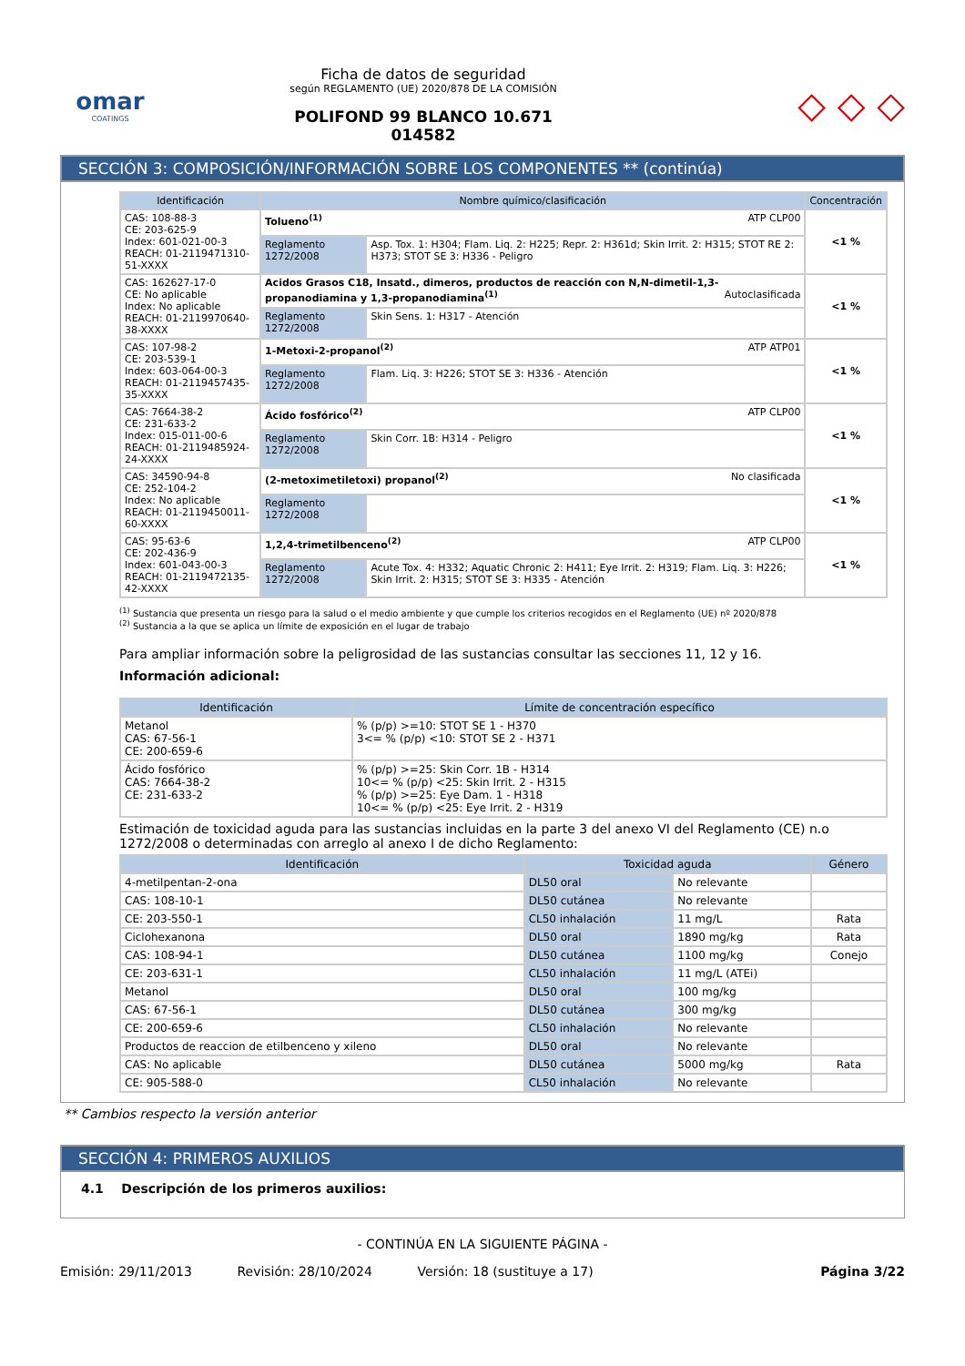omar
COATINGS
Ficha de datos de seguridad
según REGLAMENTO (UE) 2020/878 DE LA COMISIÓN
POLIFOND 99 BLANCO 10.671
014582
◇ ◇ ◇
SECCIÓN 3: COMPOSICIÓN/INFORMACIÓN SOBRE LOS COMPONENTES ** (continúa)
| Identificación | Nombre químico/clasificación | | Concentración |
| --- | --- | --- | --- |
| CAS: 108-88-3 CE: 203-625-9 Index: 601-021-00-3 REACH: 01-2119471310-51-XXXX | Tolueno<sup>(1)</sup> ATP CLP00 | | <1 % |
| | Reglamento 1272/2008 | Asp. Tox. 1: H304; Flam. Liq. 2: H225; Repr. 2: H361d; Skin Irrit. 2: H315; STOT RE 2: H373; STOT SE 3: H336 - Peligro | |
| CAS: 162627-17-0 CE: No aplicable Index: No aplicable REACH: 01-2119970640-38-XXXX | Acidos Grasos C18, Insatd., dimeros, productos de reacción con N,N-dimetil-1,3-propanodiamina y 1,3-propanodiamina<sup>(1)</sup> Autoclasificada | | <1 % |
| | Reglamento 1272/2008 | Skin Sens. 1: H317 - Atención | |
| CAS: 107-98-2 CE: 203-539-1 Index: 603-064-00-3 REACH: 01-2119457435-35-XXXX | 1-Metoxi-2-propanol<sup>(2)</sup> ATP ATP01 | | <1 % |
| | Reglamento 1272/2008 | Flam. Liq. 3: H226; STOT SE 3: H336 - Atención | |
| CAS: 7664-38-2 CE: 231-633-2 Index: 015-011-00-6 REACH: 01-2119485924-24-XXXX | Ácido fosfórico<sup>(2)</sup> ATP CLP00 | | <1 % |
| | Reglamento 1272/2008 | Skin Corr. 1B: H314 - Peligro | |
| CAS: 34590-94-8 CE: 252-104-2 Index: No aplicable REACH: 01-2119450011-60-XXXX | (2-metoximetiletoxi) propanol<sup>(2)</sup> No clasificada | | <1 % |
| | Reglamento 1272/2008 | | |
| CAS: 95-63-6 CE: 202-436-9 Index: 601-043-00-3 REACH: 01-2119472135-42-XXXX | 1,2,4-trimetilbenceno<sup>(2)</sup> ATP CLP00 | | <1 % |
| | Reglamento 1272/2008 | Acute Tox. 4: H332; Aquatic Chronic 2: H411; Eye Irrit. 2: H319; Flam. Liq. 3: H226; Skin Irrit. 2: H315; STOT SE 3: H335 - Atención | |
<sup>(1)</sup> Sustancia que presenta un riesgo para la salud o el medio ambiente y que cumple los criterios recogidos en el Reglamento (UE) nº 2020/878
<sup>(2)</sup> Sustancia a la que se aplica un límite de exposición en el lugar de trabajo
Para ampliar información sobre la peligrosidad de las sustancias consultar las secciones 11, 12 y 16.
Información adicional:
| Identificación | Límite de concentración específico |
| --- | --- |
| Metanol CAS: 67-56-1 CE: 200-659-6 | % (p/p) >=10: STOT SE 1 - H370 3<= % (p/p) <10: STOT SE 2 - H371 |
| Ácido fosfórico CAS: 7664-38-2 CE: 231-633-2 | % (p/p) >=25: Skin Corr. 1B - H314 10<= % (p/p) <25: Skin Irrit. 2 - H315 % (p/p) >=25: Eye Dam. 1 - H318 10<= % (p/p) <25: Eye Irrit. 2 - H319 |
Estimación de toxicidad aguda para las sustancias incluidas en la parte 3 del anexo VI del Reglamento (CE) n.o 1272/2008 o determinadas con arreglo al anexo I de dicho Reglamento:
| Identificación | Toxicidad aguda | | Género |
| --- | --- | --- | --- |
| 4-metilpentan-2-ona | DL50 oral | No relevante | |
| CAS: 108-10-1 | DL50 cutánea | No relevante | |
| CE: 203-550-1 | CL50 inhalación | 11 mg/L | Rata |
| Ciclohexanona | DL50 oral | 1890 mg/kg | Rata |
| CAS: 108-94-1 | DL50 cutánea | 1100 mg/kg | Conejo |
| CE: 203-631-1 | CL50 inhalación | 11 mg/L (ATEi) | |
| Metanol | DL50 oral | 100 mg/kg | |
| CAS: 67-56-1 | DL50 cutánea | 300 mg/kg | |
| CE: 200-659-6 | CL50 inhalación | No relevante | |
| Productos de reaccion de etilbenceno y xileno | DL50 oral | No relevante | |
| CAS: No aplicable | DL50 cutánea | 5000 mg/kg | Rata |
| CE: 905-588-0 | CL50 inhalación | No relevante | |
** Cambios respecto la versión anterior
SECCIÓN 4: PRIMEROS AUXILIOS
4.1 Descripción de los primeros auxilios:
- CONTINÚA EN LA SIGUIENTE PÁGINA -
Emisión: 29/11/2013 Revisión: 28/10/2024 Versión: 18 (sustituye a 17) Página 3/22